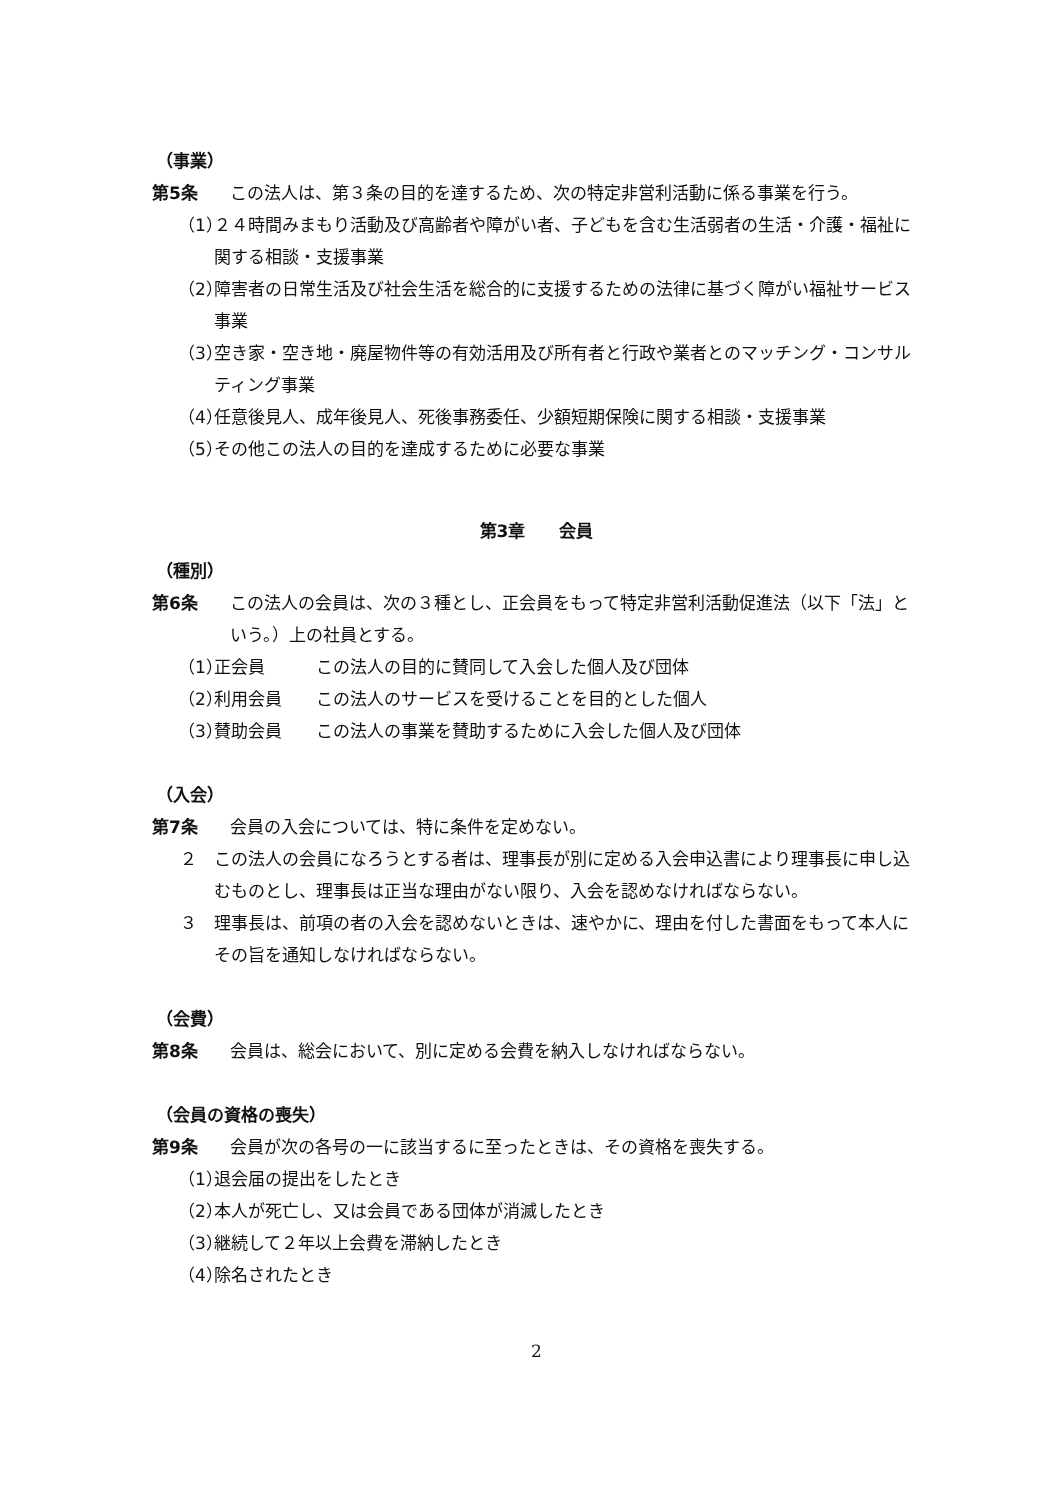（事業）
第5条 この法人は、第３条の目的を達するため、次の特定非営利活動に係る事業を行う。
（1）
２４時間みまもり活動及び高齢者や障がい者、子どもを含む生活弱者の生活・介護・福祉に関する相談・支援事業
（2）
障害者の日常生活及び社会生活を総合的に支援するための法律に基づく障がい福祉サービス事業
（3）
空き家・空き地・廃屋物件等の有効活用及び所有者と行政や業者とのマッチング・コンサルティング事業
（4）
任意後見人、成年後見人、死後事務委任、少額短期保険に関する相談・支援事業
（5）
その他この法人の目的を達成するために必要な事業
第3章　　会員
（種別）
第6条 この法人の会員は、次の３種とし、正会員をもって特定非営利活動促進法（以下「法」という。）上の社員とする。
（1）
正会員　　　この法人の目的に賛同して入会した個人及び団体
（2）
利用会員　　この法人のサービスを受けることを目的とした個人
（3）
賛助会員　　この法人の事業を賛助するために入会した個人及び団体
（入会）
第7条 会員の入会については、特に条件を定めない。
２ この法人の会員になろうとする者は、理事長が別に定める入会申込書により理事長に申し込むものとし、理事長は正当な理由がない限り、入会を認めなければならない。
３ 理事長は、前項の者の入会を認めないときは、速やかに、理由を付した書面をもって本人にその旨を通知しなければならない。
（会費）
第8条 会員は、総会において、別に定める会費を納入しなければならない。
（会員の資格の喪失）
第9条 会員が次の各号の一に該当するに至ったときは、その資格を喪失する。
（1）
退会届の提出をしたとき
（2）
本人が死亡し、又は会員である団体が消滅したとき
（3）
継続して２年以上会費を滞納したとき
（4）
除名されたとき
2